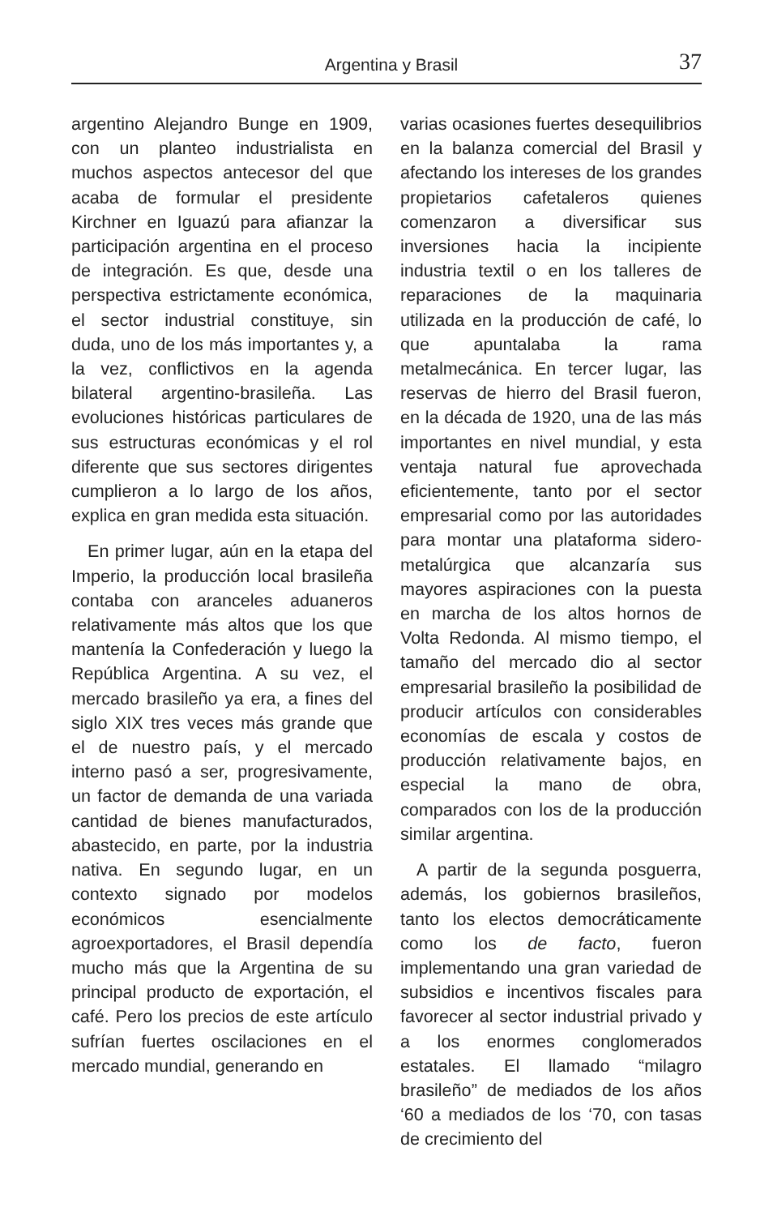Argentina y Brasil
37
argentino Alejandro Bunge en 1909, con un planteo industrialista en muchos aspectos antecesor del que acaba de formular el presidente Kirchner en Iguazú para afianzar la participación argentina en el proceso de integración. Es que, desde una perspectiva estrictamente económica, el sector industrial constituye, sin duda, uno de los más importantes y, a la vez, conflictivos en la agenda bilateral argentino-brasileña. Las evoluciones históricas particulares de sus estructuras económicas y el rol diferente que sus sectores dirigentes cumplieron a lo largo de los años, explica en gran medida esta situación.
En primer lugar, aún en la etapa del Imperio, la producción local brasileña contaba con aranceles aduaneros relativamente más altos que los que mantenía la Confederación y luego la República Argentina. A su vez, el mercado brasileño ya era, a fines del siglo XIX tres veces más grande que el de nuestro país, y el mercado interno pasó a ser, progresivamente, un factor de demanda de una variada cantidad de bienes manufacturados, abastecido, en parte, por la industria nativa. En segundo lugar, en un contexto signado por modelos económicos esencialmente agroexportadores, el Brasil dependía mucho más que la Argentina de su principal producto de exportación, el café. Pero los precios de este artículo sufrían fuertes oscilaciones en el mercado mundial, generando en
varias ocasiones fuertes desequilibrios en la balanza comercial del Brasil y afectando los intereses de los grandes propietarios cafetaleros quienes comenzaron a diversificar sus inversiones hacia la incipiente industria textil o en los talleres de reparaciones de la maquinaria utilizada en la producción de café, lo que apuntalaba la rama metalmecánica. En tercer lugar, las reservas de hierro del Brasil fueron, en la década de 1920, una de las más importantes en nivel mundial, y esta ventaja natural fue aprovechada eficientemente, tanto por el sector empresarial como por las autoridades para montar una plataforma sidero-metalúrgica que alcanzaría sus mayores aspiraciones con la puesta en marcha de los altos hornos de Volta Redonda. Al mismo tiempo, el tamaño del mercado dio al sector empresarial brasileño la posibilidad de producir artículos con considerables economías de escala y costos de producción relativamente bajos, en especial la mano de obra, comparados con los de la producción similar argentina.
A partir de la segunda posguerra, además, los gobiernos brasileños, tanto los electos democráticamente como los de facto, fueron implementando una gran variedad de subsidios e incentivos fiscales para favorecer al sector industrial privado y a los enormes conglomerados estatales. El llamado “milagro brasileño” de mediados de los años ‘60 a mediados de los ‘70, con tasas de crecimiento del